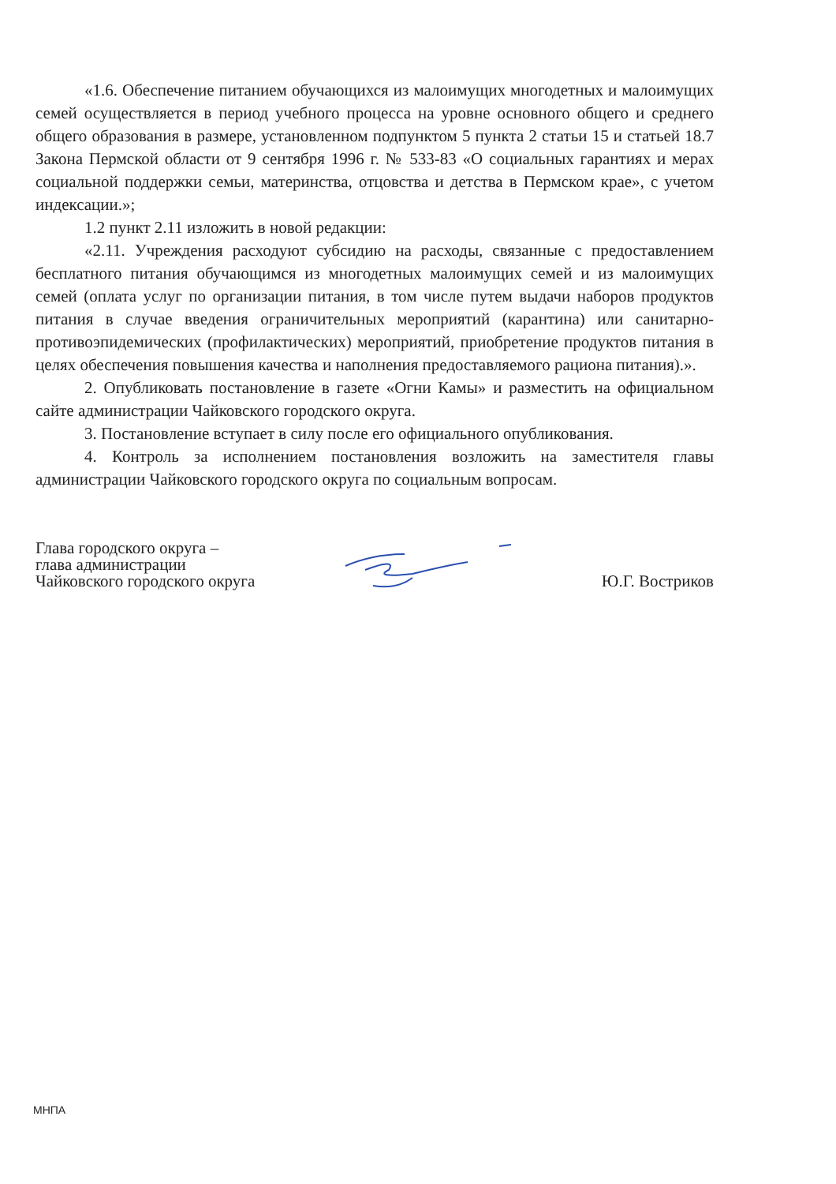«1.6. Обеспечение питанием обучающихся из малоимущих многодетных и малоимущих семей осуществляется в период учебного процесса на уровне основного общего и среднего общего образования в размере, установленном подпунктом 5 пункта 2 статьи 15 и статьей 18.7 Закона Пермской области от 9 сентября 1996 г. № 533-83 «О социальных гарантиях и мерах социальной поддержки семьи, материнства, отцовства и детства в Пермском крае», с учетом индексации.»;
1.2 пункт 2.11 изложить в новой редакции:
«2.11. Учреждения расходуют субсидию на расходы, связанные с предоставлением бесплатного питания обучающимся из многодетных малоимущих семей и из малоимущих семей (оплата услуг по организации питания, в том числе путем выдачи наборов продуктов питания в случае введения ограничительных мероприятий (карантина) или санитарно-противоэпидемических (профилактических) мероприятий, приобретение продуктов питания в целях обеспечения повышения качества и наполнения предоставляемого рациона питания).».
2. Опубликовать постановление в газете «Огни Камы» и разместить на официальном сайте администрации Чайковского городского округа.
3. Постановление вступает в силу после его официального опубликования.
4. Контроль за исполнением постановления возложить на заместителя главы администрации Чайковского городского округа по социальным вопросам.
Глава городского округа –
глава администрации
Чайковского городского округа
Ю.Г. Востриков
МНПА